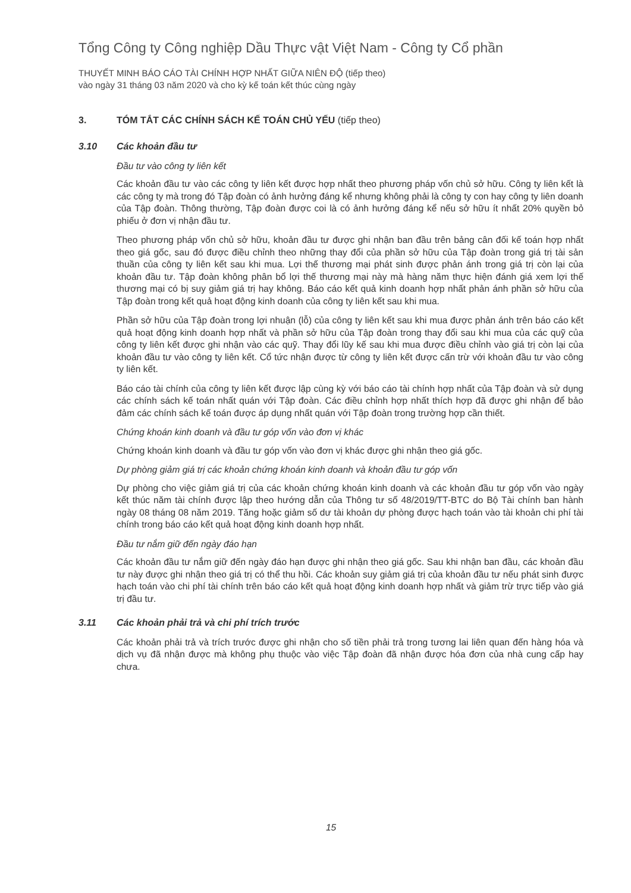Tổng Công ty Công nghiệp Dầu Thực vật Việt Nam - Công ty Cổ phần
THUYẾT MINH BÁO CÁO TÀI CHÍNH HỢP NHẤT GIỮA NIÊN ĐỘ (tiếp theo)
vào ngày 31 tháng 03 năm 2020 và cho kỳ kế toán kết thúc cùng ngày
3. TÓM TẮT CÁC CHÍNH SÁCH KẾ TOÁN CHỦ YẾU (tiếp theo)
3.10 Các khoản đầu tư
Đầu tư vào công ty liên kết
Các khoản đầu tư vào các công ty liên kết được hợp nhất theo phương pháp vốn chủ sở hữu. Công ty liên kết là các công ty mà trong đó Tập đoàn có ảnh hưởng đáng kể nhưng không phải là công ty con hay công ty liên doanh của Tập đoàn. Thông thường, Tập đoàn được coi là có ảnh hưởng đáng kể nếu sở hữu ít nhất 20% quyền bỏ phiếu ở đơn vị nhận đầu tư.
Theo phương pháp vốn chủ sở hữu, khoản đầu tư được ghi nhận ban đầu trên bảng cân đối kế toán hợp nhất theo giá gốc, sau đó được điều chỉnh theo những thay đổi của phần sở hữu của Tập đoàn trong giá trị tài sản thuần của công ty liên kết sau khi mua. Lợi thế thương mại phát sinh được phản ánh trong giá trị còn lại của khoản đầu tư. Tập đoàn không phân bổ lợi thế thương mại này mà hàng năm thực hiện đánh giá xem lợi thế thương mại có bị suy giảm giá trị hay không. Báo cáo kết quả kinh doanh hợp nhất phản ánh phần sở hữu của Tập đoàn trong kết quả hoạt động kinh doanh của công ty liên kết sau khi mua.
Phần sở hữu của Tập đoàn trong lợi nhuận (lỗ) của công ty liên kết sau khi mua được phản ánh trên báo cáo kết quả hoạt động kinh doanh hợp nhất và phần sở hữu của Tập đoàn trong thay đổi sau khi mua của các quỹ của công ty liên kết được ghi nhận vào các quỹ. Thay đổi lũy kế sau khi mua được điều chỉnh vào giá trị còn lại của khoản đầu tư vào công ty liên kết. Cổ tức nhận được từ công ty liên kết được cấn trừ với khoản đầu tư vào công ty liên kết.
Báo cáo tài chính của công ty liên kết được lập cùng kỳ với báo cáo tài chính hợp nhất của Tập đoàn và sử dụng các chính sách kế toán nhất quán với Tập đoàn. Các điều chỉnh hợp nhất thích hợp đã được ghi nhận để bảo đảm các chính sách kế toán được áp dụng nhất quán với Tập đoàn trong trường hợp cần thiết.
Chứng khoán kinh doanh và đầu tư góp vốn vào đơn vị khác
Chứng khoán kinh doanh và đầu tư góp vốn vào đơn vị khác được ghi nhận theo giá gốc.
Dự phòng giảm giá trị các khoản chứng khoán kinh doanh và khoản đầu tư góp vốn
Dự phòng cho việc giảm giá trị của các khoản chứng khoán kinh doanh và các khoản đầu tư góp vốn vào ngày kết thúc năm tài chính được lập theo hướng dẫn của Thông tư số 48/2019/TT-BTC do Bộ Tài chính ban hành ngày 08 tháng 08 năm 2019. Tăng hoặc giảm số dư tài khoản dự phòng được hạch toán vào tài khoản chi phí tài chính trong báo cáo kết quả hoạt động kinh doanh hợp nhất.
Đầu tư nắm giữ đến ngày đáo hạn
Các khoản đầu tư nắm giữ đến ngày đáo hạn được ghi nhận theo giá gốc. Sau khi nhận ban đầu, các khoản đầu tư này được ghi nhận theo giá trị có thể thu hồi. Các khoản suy giảm giá trị của khoản đầu tư nếu phát sinh được hạch toán vào chi phí tài chính trên báo cáo kết quả hoạt động kinh doanh hợp nhất và giảm trừ trực tiếp vào giá trị đầu tư.
3.11 Các khoản phải trả và chi phí trích trước
Các khoản phải trả và trích trước được ghi nhận cho số tiền phải trả trong tương lai liên quan đến hàng hóa và dịch vụ đã nhận được mà không phụ thuộc vào việc Tập đoàn đã nhận được hóa đơn của nhà cung cấp hay chưa.
15